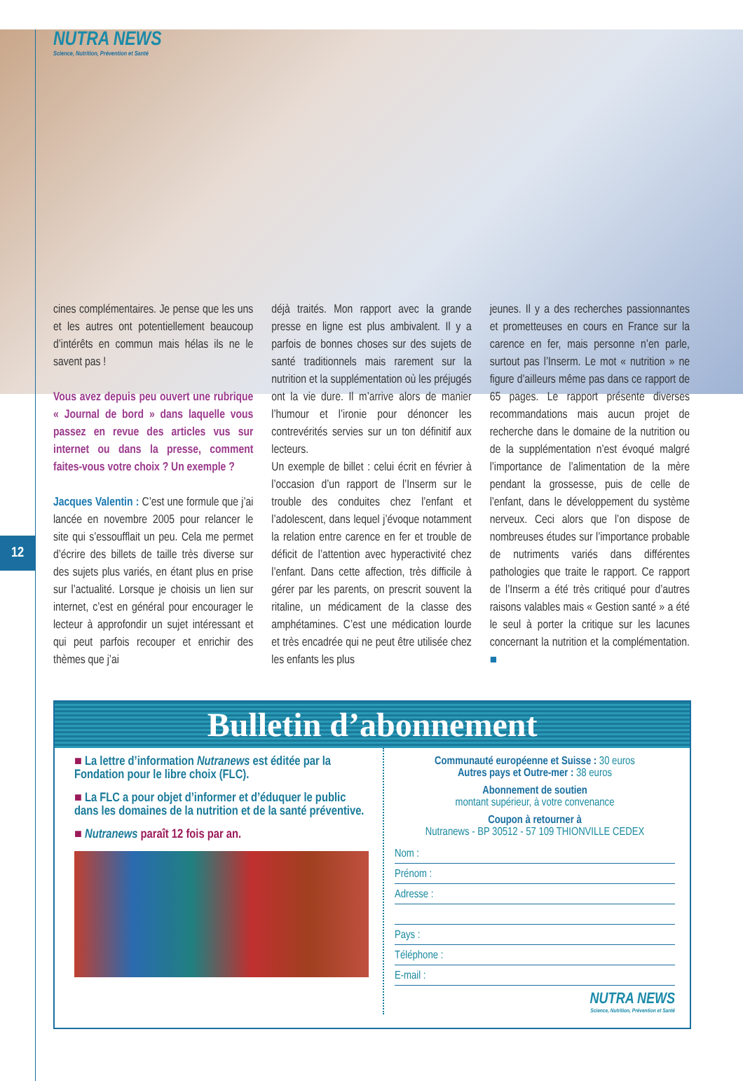NUTRA NEWS
Science, Nutrition, Prévention et Santé
12
cines complémentaires. Je pense que les uns et les autres ont potentiellement beaucoup d’intérêts en commun mais hélas ils ne le savent pas !
Vous avez depuis peu ouvert une rubrique « Journal de bord » dans laquelle vous passez en revue des articles vus sur internet ou dans la presse, comment faites-vous votre choix ? Un exemple ?
Jacques Valentin : C’est une formule que j’ai lancée en novembre 2005 pour relancer le site qui s’essoufflait un peu. Cela me permet d’écrire des billets de taille très diverse sur des sujets plus variés, en étant plus en prise sur l’actualité. Lorsque je choisis un lien sur internet, c’est en général pour encourager le lecteur à approfondir un sujet intéressant et qui peut parfois recouper et enrichir des thèmes que j’ai
déjà traités. Mon rapport avec la grande presse en ligne est plus ambivalent. Il y a parfois de bonnes choses sur des sujets de santé traditionnels mais rarement sur la nutrition et la supplémentation où les préjugés ont la vie dure. Il m’arrive alors de manier l’humour et l’ironie pour dénoncer les contrevérités servies sur un ton définitif aux lecteurs.
Un exemple de billet : celui écrit en février à l’occasion d’un rapport de l’Inserm sur le trouble des conduites chez l’enfant et l’adolescent, dans lequel j’évoque notamment la relation entre carence en fer et trouble de déficit de l’attention avec hyperactivité chez l’enfant. Dans cette affection, très difficile à gérer par les parents, on prescrit souvent la ritaline, un médicament de la classe des amphétamines. C’est une médication lourde et très encadrée qui ne peut être utilisée chez les enfants les plus
jeunes. Il y a des recherches passionnantes et prometteuses en cours en France sur la carence en fer, mais personne n’en parle, surtout pas l’Inserm. Le mot « nutrition » ne figure d’ailleurs même pas dans ce rapport de 65 pages. Le rapport présente diverses recommandations mais aucun projet de recherche dans le domaine de la nutrition ou de la supplémentation n’est évoqué malgré l’importance de l’alimentation de la mère pendant la grossesse, puis de celle de l’enfant, dans le développement du système nerveux. Ceci alors que l’on dispose de nombreuses études sur l’importance probable de nutriments variés dans différentes pathologies que traite le rapport. Ce rapport de l’Inserm a été très critiqué pour d’autres raisons valables mais « Gestion santé » a été le seul à porter la critique sur les lacunes concernant la nutrition et la complémentation. ■
Bulletin d’abonnement
■ La lettre d’information Nutranews est éditée par la Fondation pour le libre choix (FLC).
■ La FLC a pour objet d’informer et d’éduquer le public dans les domaines de la nutrition et de la santé préventive.
■ Nutranews paraît 12 fois par an.
Communauté européenne et Suisse : 30 euros
Autres pays et Outre-mer : 38 euros
Abonnement de soutien
montant supérieur, à votre convenance
Coupon à retourner à
Nutranews - BP 30512 - 57 109 THIONVILLE CEDEX
Nom :
Prénom :
Adresse :
Pays :
Téléphone :
E-mail :
NUTRA NEWS
Science, Nutrition, Prévention et Santé